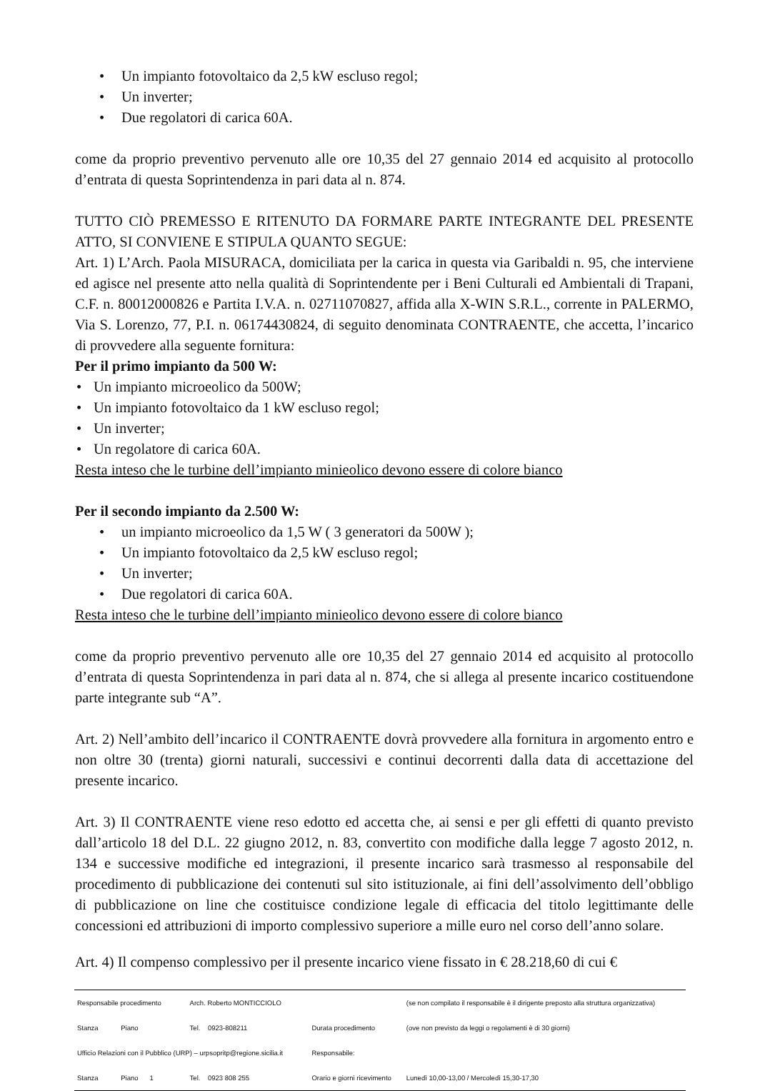• Un impianto fotovoltaico da 2,5 kW escluso regol;
• Un inverter;
• Due regolatori di carica 60A.
come da proprio preventivo pervenuto alle ore 10,35 del 27 gennaio 2014 ed acquisito al protocollo d’entrata di questa Soprintendenza in pari data al n. 874.
TUTTO CIÒ PREMESSO E RITENUTO DA FORMARE PARTE INTEGRANTE DEL PRESENTE ATTO, SI CONVIENE E STIPULA QUANTO SEGUE:
Art. 1) L’Arch. Paola MISURACA, domiciliata per la carica in questa via Garibaldi n. 95, che interviene ed agisce nel presente atto nella qualità di Soprintendente per i Beni Culturali ed Ambientali di Trapani, C.F. n. 80012000826 e Partita I.V.A. n. 02711070827, affida alla X-WIN S.R.L., corrente in PALERMO, Via S. Lorenzo, 77, P.I. n. 06174430824, di seguito denominata CONTRAENTE, che accetta, l’incarico di provvedere alla seguente fornitura:
Per il primo impianto da 500 W:
• Un impianto microeolico da 500W;
• Un impianto fotovoltaico da 1 kW escluso regol;
• Un inverter;
• Un regolatore di carica 60A.
Resta inteso che le turbine dell’impianto minieolico devono essere di colore bianco
Per il secondo impianto da 2.500 W:
• un impianto microeolico da 1,5 W ( 3 generatori da 500W );
• Un impianto fotovoltaico da 2,5 kW escluso regol;
• Un inverter;
• Due regolatori di carica 60A.
Resta inteso che le turbine dell’impianto minieolico devono essere di colore bianco
come da proprio preventivo pervenuto alle ore 10,35 del 27 gennaio 2014 ed acquisito al protocollo d’entrata di questa Soprintendenza in pari data al n. 874, che si allega al presente incarico costituendone parte integrante sub “A”.
Art. 2) Nell’ambito dell’incarico il CONTRAENTE dovrà provvedere alla fornitura in argomento entro e non oltre 30 (trenta) giorni naturali, successivi e continui decorrenti dalla data di accettazione del presente incarico.
Art. 3) Il CONTRAENTE viene reso edotto ed accetta che, ai sensi e per gli effetti di quanto previsto dall’articolo 18 del D.L. 22 giugno 2012, n. 83, convertito con modifiche dalla legge 7 agosto 2012, n. 134 e successive modifiche ed integrazioni, il presente incarico sarà trasmesso al responsabile del procedimento di pubblicazione dei contenuti sul sito istituzionale, ai fini dell’assolvimento dell’obbligo di pubblicazione on line che costituisce condizione legale di efficacia del titolo legittimante delle concessioni ed attribuzioni di importo complessivo superiore a mille euro nel corso dell’anno solare.
Art. 4) Il compenso complessivo per il presente incarico viene fissato in € 28.218,60 di cui €
| Responsabile procedimento | Arch. Roberto MONTICCIOLO | | (se non compilato il responsabile è il dirigente preposto alla struttura organizzativa) |
| Stanza Piano | Tel. 0923-808211 | Durata procedimento | (ove non previsto da leggi o regolamenti è di 30 giorni) |
| Ufficio Relazioni con il Pubblico (URP) – urpsopritp@regione.sicilia.it | | Responsabile: | |
| Stanza Piano 1 | Tel. 0923 808 255 | Orario e giorni ricevimento | Lunedì 10,00-13,00 / Mercoledì 15,30-17,30 |